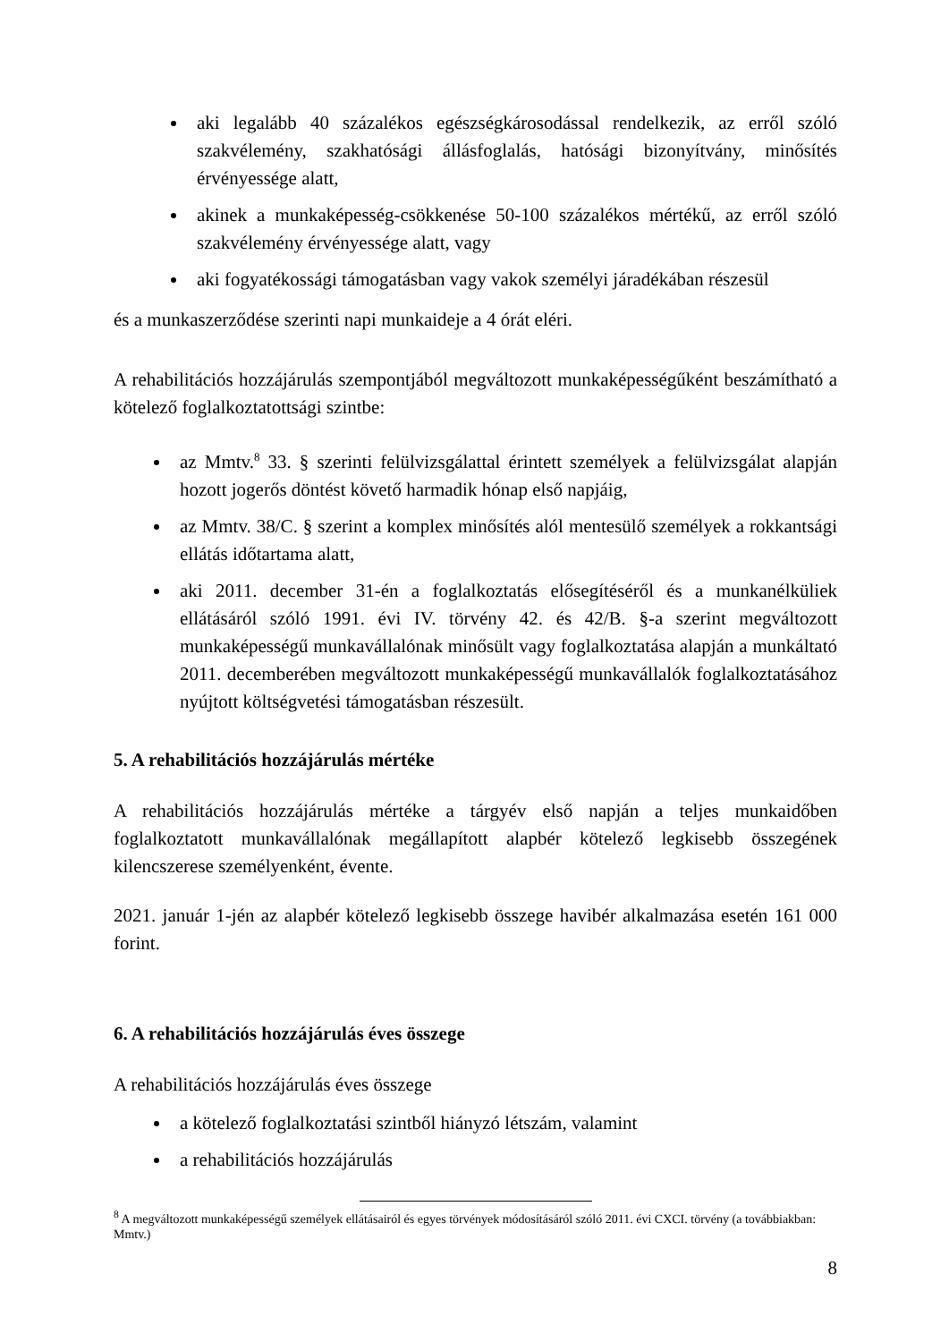aki legalább 40 százalékos egészségkárosodással rendelkezik, az erről szóló szakvélemény, szakhatósági állásfoglalás, hatósági bizonyítvány, minősítés érvényessége alatt,
akinek a munkaképesség-csökkenése 50-100 százalékos mértékű, az erről szóló szakvélemény érvényessége alatt, vagy
aki fogyatékossági támogatásban vagy vakok személyi járadékában részesül
és a munkaszerződése szerinti napi munkaideje a 4 órát eléri.
A rehabilitációs hozzájárulás szempontjából megváltozott munkaképességűként beszámítható a kötelező foglalkoztatottsági szintbe:
az Mmtv.<sup>8</sup> 33. § szerinti felülvizsgálattal érintett személyek a felülvizsgálat alapján hozott jogerős döntést követő harmadik hónap első napjáig,
az Mmtv. 38/C. § szerint a komplex minősítés alól mentesülő személyek a rokkantsági ellátás időtartama alatt,
aki 2011. december 31-én a foglalkoztatás elősegítéséről és a munkanélküliek ellátásáról szóló 1991. évi IV. törvény 42. és 42/B. §-a szerint megváltozott munkaképességű munkavállalónak minősült vagy foglalkoztatása alapján a munkáltató 2011. decemberében megváltozott munkaképességű munkavállalók foglalkoztatásához nyújtott költségvetési támogatásban részesült.
5. A rehabilitációs hozzájárulás mértéke
A rehabilitációs hozzájárulás mértéke a tárgyév első napján a teljes munkaidőben foglalkoztatott munkavállalónak megállapított alapbér kötelező legkisebb összegének kilencszerese személyenként, évente.
2021. január 1-jén az alapbér kötelező legkisebb összege havibér alkalmazása esetén 161 000 forint.
6. A rehabilitációs hozzájárulás éves összege
A rehabilitációs hozzájárulás éves összege
a kötelező foglalkoztatási szintből hiányzó létszám, valamint
a rehabilitációs hozzájárulás
<sup>8</sup> A megváltozott munkaképességű személyek ellátásairól és egyes törvények módosításáról szóló 2011. évi CXCI. törvény (a továbbiakban: Mmtv.)
8